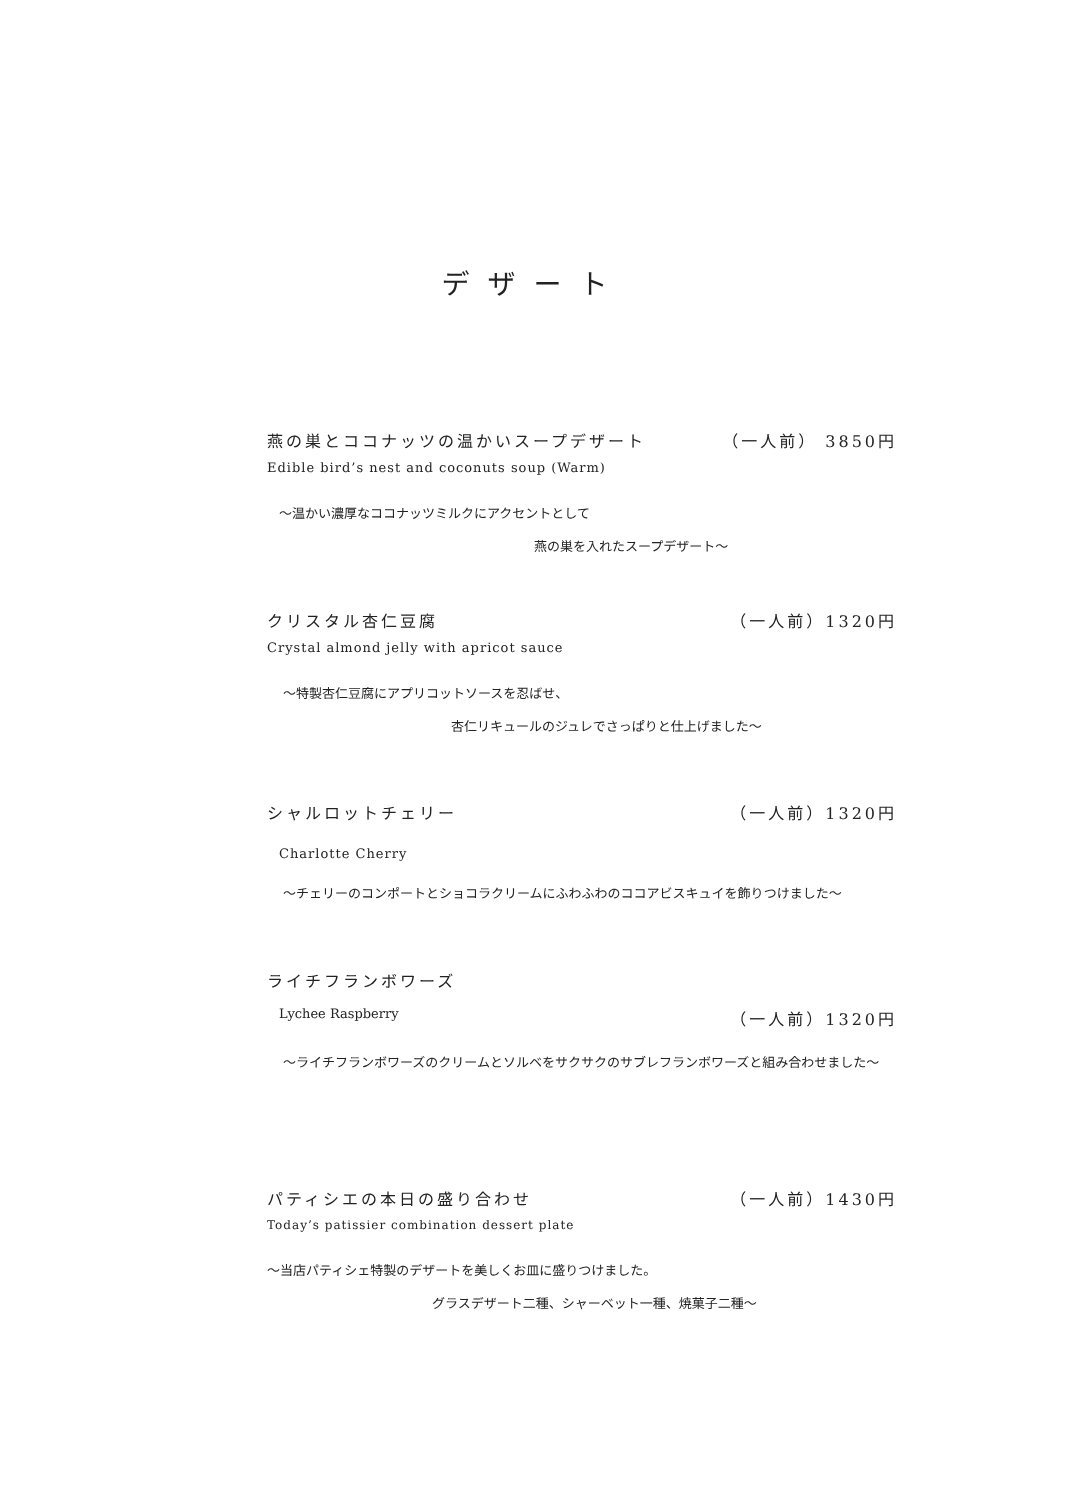デザート
燕の巣とココナッツの温かいスープデザート （一人前） 3850円
Edible bird’s nest and coconuts soup (Warm)
～温かい濃厚なココナッツミルクにアクセントとして
燕の巣を入れたスープデザート～
クリスタル杏仁豆腐 （一人前）1320円
Crystal almond jelly with apricot sauce
～特製杏仁豆腐にアプリコットソースを忍ばせ、
杏仁リキュールのジュレでさっぱりと仕上げました～
シャルロットチェリー （一人前）1320円
Charlotte Cherry
～チェリーのコンポートとショコラクリームにふわふわのココアビスキュイを飾りつけました～
ライチフランボワーズ
Lychee Raspberry （一人前）1320円
～ライチフランボワーズのクリームとソルベをサクサクのサブレフランボワーズと組み合わせました～
パティシエの本日の盛り合わせ （一人前）1430円
Today’s patissier combination dessert plate
～当店パティシェ特製のデザートを美しくお皿に盛りつけました。
グラスデザート二種、シャーベット一種、焼菓子二種～